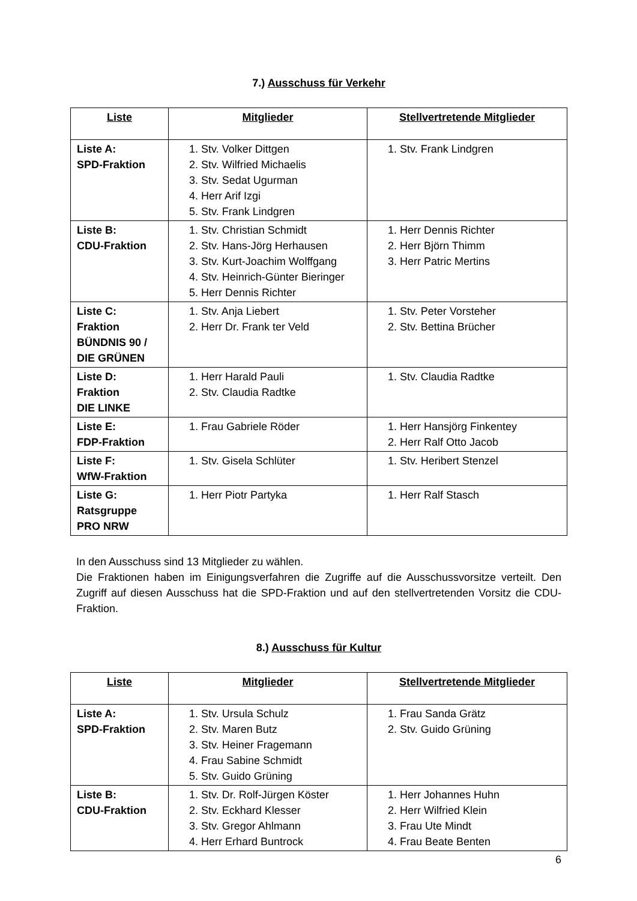7.) Ausschuss für Verkehr
| Liste | Mitglieder | Stellvertretende Mitglieder |
| --- | --- | --- |
| Liste A: SPD-Fraktion | 1. Stv. Volker Dittgen 2. Stv. Wilfried Michaelis 3. Stv. Sedat Ugurman 4. Herr Arif Izgi 5. Stv. Frank Lindgren | 1. Stv. Frank Lindgren |
| Liste B: CDU-Fraktion | 1. Stv. Christian Schmidt 2. Stv. Hans-Jörg Herhausen 3. Stv. Kurt-Joachim Wolffgang 4. Stv. Heinrich-Günter Bieringer 5. Herr Dennis Richter | 1. Herr Dennis Richter 2. Herr Björn Thimm 3. Herr Patric Mertins |
| Liste C: Fraktion BÜNDNIS 90 / DIE GRÜNEN | 1. Stv. Anja Liebert 2. Herr Dr. Frank ter Veld | 1. Stv. Peter Vorsteher 2. Stv. Bettina Brücher |
| Liste D: Fraktion DIE LINKE | 1. Herr Harald Pauli 2. Stv. Claudia Radtke | 1. Stv. Claudia Radtke |
| Liste E: FDP-Fraktion | 1. Frau Gabriele Röder | 1. Herr Hansjörg Finkentey 2. Herr Ralf Otto Jacob |
| Liste F: WfW-Fraktion | 1. Stv. Gisela Schlüter | 1. Stv. Heribert Stenzel |
| Liste G: Ratsgruppe PRO NRW | 1. Herr Piotr Partyka | 1. Herr Ralf Stasch |
In den Ausschuss sind 13 Mitglieder zu wählen.
Die Fraktionen haben im Einigungsverfahren die Zugriffe auf die Ausschussvorsitze verteilt. Den Zugriff auf diesen Ausschuss hat die SPD-Fraktion und auf den stellvertretenden Vorsitz die CDU-Fraktion.
8.) Ausschuss für Kultur
| Liste | Mitglieder | Stellvertretende Mitglieder |
| --- | --- | --- |
| Liste A: SPD-Fraktion | 1. Stv. Ursula Schulz 2. Stv. Maren Butz 3. Stv. Heiner Fragemann 4. Frau Sabine Schmidt 5. Stv. Guido Grüning | 1. Frau Sanda Grätz 2. Stv. Guido Grüning |
| Liste B: CDU-Fraktion | 1. Stv. Dr. Rolf-Jürgen Köster 2. Stv. Eckhard Klesser 3. Stv. Gregor Ahlmann 4. Herr Erhard Buntrock | 1. Herr Johannes Huhn 2. Herr Wilfried Klein 3. Frau Ute Mindt 4. Frau Beate Benten |
6